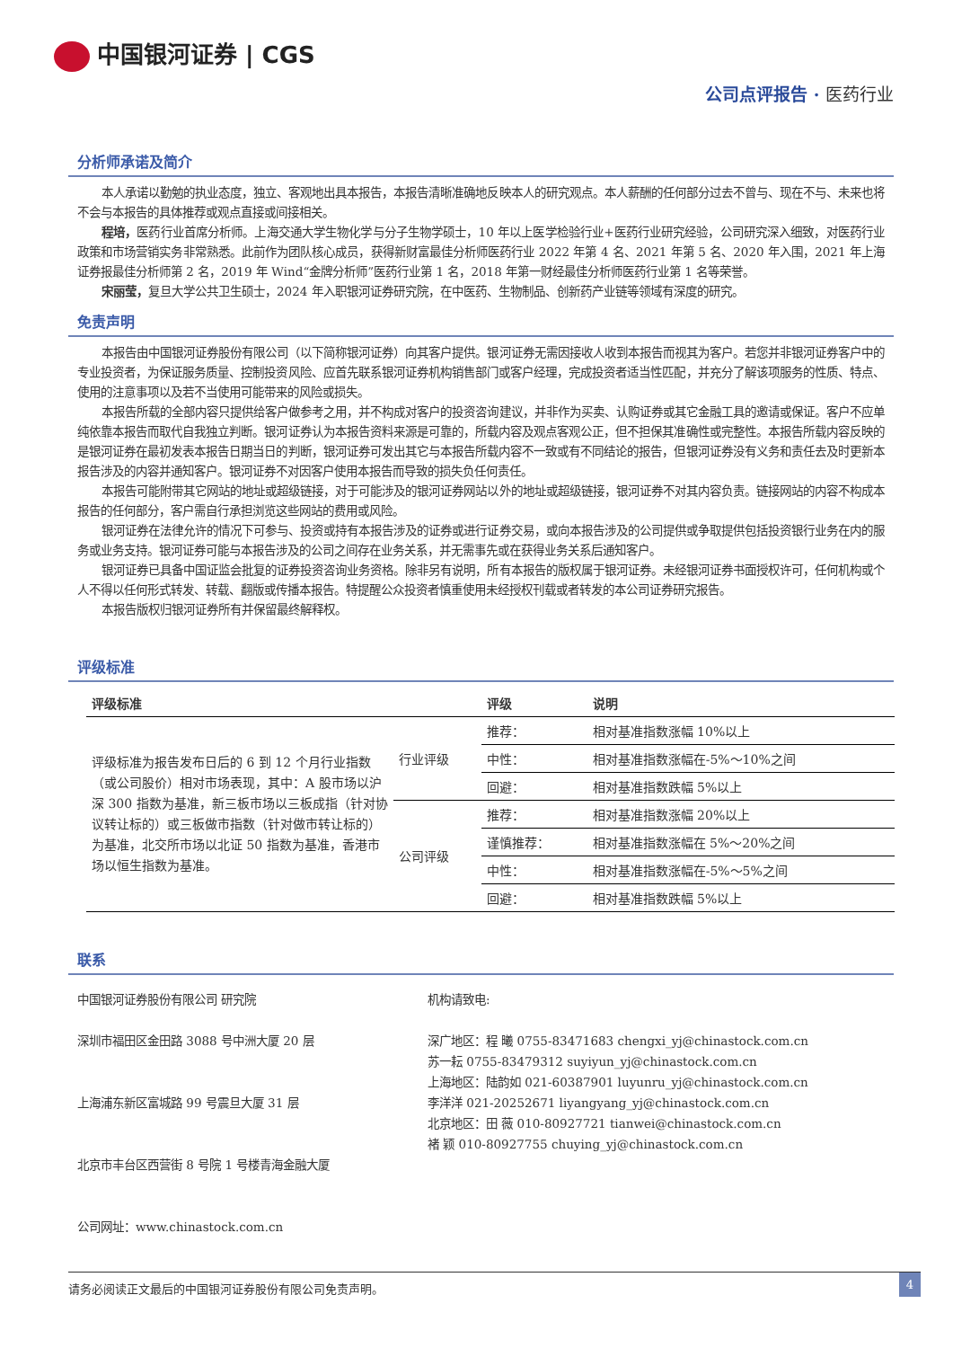中国银河证券 | CGS
公司点评报告 · 医药行业
分析师承诺及简介
本人承诺以勤勉的执业态度，独立、客观地出具本报告，本报告清晰准确地反映本人的研究观点。本人薪酬的任何部分过去不曾与、现在不与、未来也将不会与本报告的具体推荐或观点直接或间接相关。
程培，医药行业首席分析师。上海交通大学生物化学与分子生物学硕士，10 年以上医学检验行业+医药行业研究经验，公司研究深入细致，对医药行业政策和市场营销实务非常熟悉。此前作为团队核心成员，获得新财富最佳分析师医药行业 2022 年第 4 名、2021 年第 5 名、2020 年入围，2021 年上海证券报最佳分析师第 2 名，2019 年 Wind“金牌分析师”医药行业第 1 名，2018 年第一财经最佳分析师医药行业第 1 名等荣誉。
宋丽莹，复旦大学公共卫生硕士，2024 年入职银河证券研究院，在中医药、生物制品、创新药产业链等领域有深度的研究。
免责声明
本报告由中国银河证券股份有限公司（以下简称银河证券）向其客户提供。银河证券无需因接收人收到本报告而视其为客户。若您并非银河证券客户中的专业投资者，为保证服务质量、控制投资风险、应首先联系银河证券机构销售部门或客户经理，完成投资者适当性匹配，并充分了解该项服务的性质、特点、使用的注意事项以及若不当使用可能带来的风险或损失。
本报告所载的全部内容只提供给客户做参考之用，并不构成对客户的投资咨询建议，并非作为买卖、认购证券或其它金融工具的邀请或保证。客户不应单纯依靠本报告而取代自我独立判断。银河证券认为本报告资料来源是可靠的，所载内容及观点客观公正，但不担保其准确性或完整性。本报告所载内容反映的是银河证券在最初发表本报告日期当日的判断，银河证券可发出其它与本报告所载内容不一致或有不同结论的报告，但银河证券没有义务和责任去及时更新本报告涉及的内容并通知客户。银河证券不对因客户使用本报告而导致的损失负任何责任。
本报告可能附带其它网站的地址或超级链接，对于可能涉及的银河证券网站以外的地址或超级链接，银河证券不对其内容负责。链接网站的内容不构成本报告的任何部分，客户需自行承担浏览这些网站的费用或风险。
银河证券在法律允许的情况下可参与、投资或持有本报告涉及的证券或进行证券交易，或向本报告涉及的公司提供或争取提供包括投资银行业务在内的服务或业务支持。银河证券可能与本报告涉及的公司之间存在业务关系，并无需事先或在获得业务关系后通知客户。
银河证券已具备中国证监会批复的证券投资咨询业务资格。除非另有说明，所有本报告的版权属于银河证券。未经银河证券书面授权许可，任何机构或个人不得以任何形式转发、转载、翻版或传播本报告。特提醒公众投资者慎重使用未经授权刊载或者转发的本公司证券研究报告。
本报告版权归银河证券所有并保留最终解释权。
评级标准
| 评级标准 | | 评级 | 说明 |
| --- | --- | --- | --- |
| 评级标准为报告发布日后的 6 到 12 个月行业指数（或公司股价）相对市场表现，其中：A 股市场以沪深 300 指数为基准，新三板市场以三板成指（针对协议转让标的）或三板做市指数（针对做市转让标的）为基准，北交所市场以北证 50 指数为基准，香港市场以恒生指数为基准。 | 行业评级 | 推荐： | 相对基准指数涨幅 10%以上 |
| | | 中性： | 相对基准指数涨幅在-5%～10%之间 |
| | | 回避： | 相对基准指数跌幅 5%以上 |
| | 公司评级 | 推荐： | 相对基准指数涨幅 20%以上 |
| | | 谨慎推荐： | 相对基准指数涨幅在 5%～20%之间 |
| | | 中性： | 相对基准指数涨幅在-5%～5%之间 |
| | | 回避： | 相对基准指数跌幅 5%以上 |
联系
中国银河证券股份有限公司 研究院
深圳市福田区金田路 3088 号中洲大厦 20 层
上海浦东新区富城路 99 号震旦大厦 31 层
北京市丰台区西营街 8 号院 1 号楼青海金融大厦
公司网址：www.chinastock.com.cn
机构请致电:
深广地区：程 曦 0755-83471683 chengxi_yj@chinastock.com.cn
苏一耘 0755-83479312 suyiyun_yj@chinastock.com.cn
上海地区：陆韵如 021-60387901 luyunru_yj@chinastock.com.cn
李洋洋 021-20252671 liyangyang_yj@chinastock.com.cn
北京地区：田 薇 010-80927721 tianwei@chinastock.com.cn
褚 颖 010-80927755 chuying_yj@chinastock.com.cn
请务必阅读正文最后的中国银河证券股份有限公司免责声明。
4